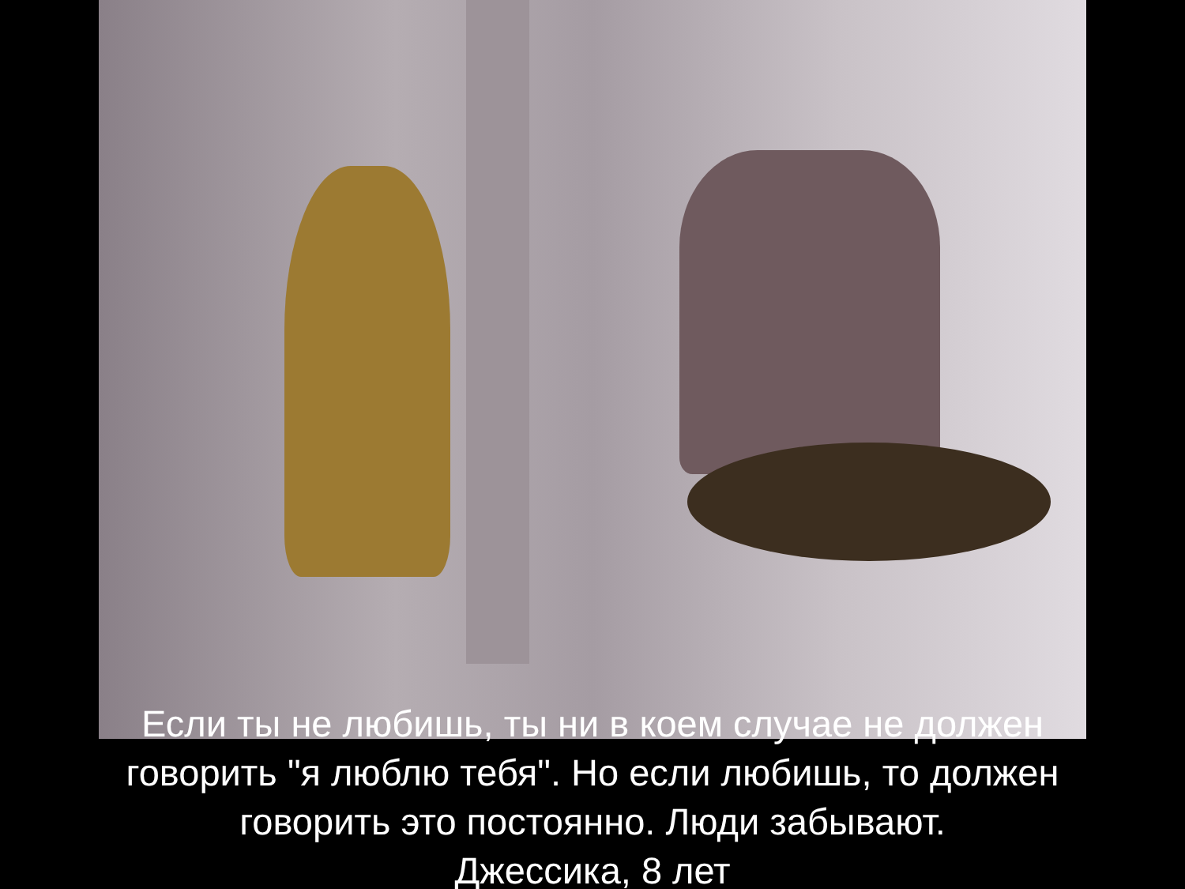Если ты не любишь, ты ни в коем случае не должен
говорить "я люблю тебя". Но если любишь, то должен
говорить это постоянно. Люди забывают.
Джессика, 8 лет